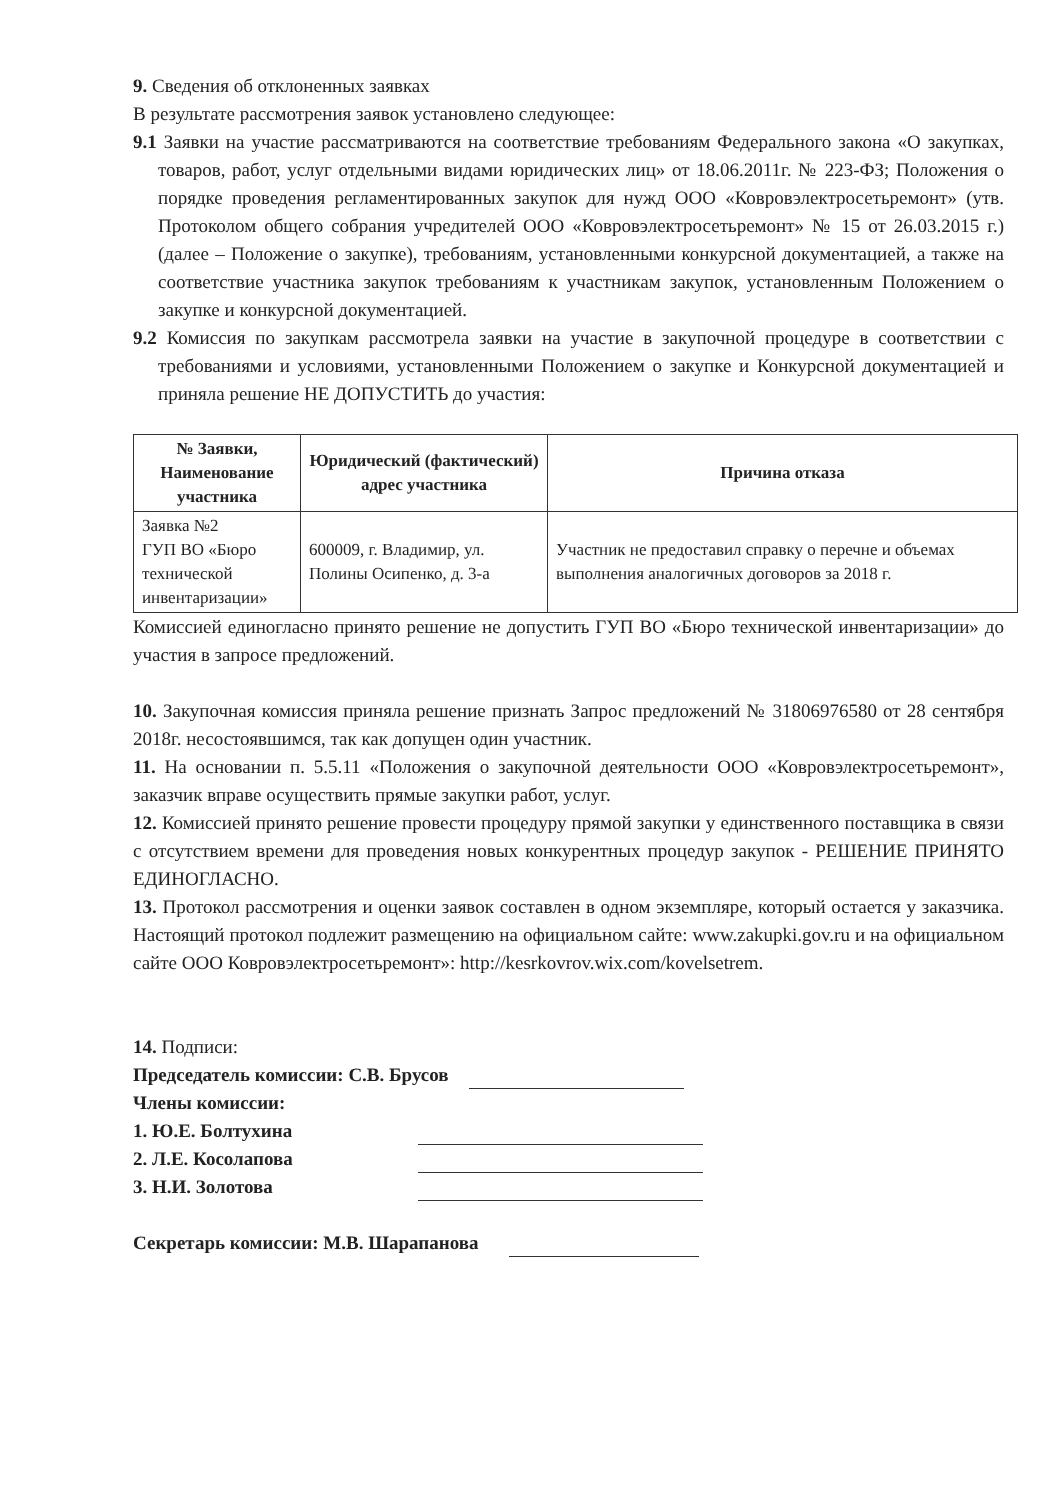9. Сведения об отклоненных заявках
В результате рассмотрения заявок установлено следующее:
9.1 Заявки на участие рассматриваются на соответствие требованиям Федерального закона «О закупках, товаров, работ, услуг отдельными видами юридических лиц» от 18.06.2011г. № 223-ФЗ; Положения о порядке проведения регламентированных закупок для нужд ООО «Ковровэлектросетьремонт» (утв. Протоколом общего собрания учредителей ООО «Ковровэлектросетьремонт» № 15 от 26.03.2015 г.) (далее – Положение о закупке), требованиям, установленными конкурсной документацией, а также на соответствие участника закупок требованиям к участникам закупок, установленным Положением о закупке и конкурсной документацией.
9.2 Комиссия по закупкам рассмотрела заявки на участие в закупочной процедуре в соответствии с требованиями и условиями, установленными Положением о закупке и Конкурсной документацией и приняла решение НЕ ДОПУСТИТЬ до участия:
| № Заявки, Наименование участника | Юридический (фактический) адрес участника | Причина отказа |
| --- | --- | --- |
| Заявка №2 ГУП ВО «Бюро технической инвентаризации» | 600009, г. Владимир, ул. Полины Осипенко, д. 3-а | Участник не предоставил справку о перечне и объемах выполнения аналогичных договоров за 2018 г. |
Комиссией единогласно принято решение не допустить ГУП ВО «Бюро технической инвентаризации» до участия в запросе предложений.
10. Закупочная комиссия приняла решение признать Запрос предложений № 31806976580 от 28 сентября 2018г. несостоявшимся, так как допущен один участник.
11. На основании п. 5.5.11 «Положения о закупочной деятельности ООО «Ковровэлектросетьремонт», заказчик вправе осуществить прямые закупки работ, услуг.
12. Комиссией принято решение провести процедуру прямой закупки у единственного поставщика в связи с отсутствием времени для проведения новых конкурентных процедур закупок - РЕШЕНИЕ ПРИНЯТО ЕДИНОГЛАСНО.
13. Протокол рассмотрения и оценки заявок составлен в одном экземпляре, который остается у заказчика. Настоящий протокол подлежит размещению на официальном сайте: www.zakupki.gov.ru и на официальном сайте ООО Ковровэлектросетьремонт»: http://kesrkovrov.wix.com/kovelsetrem.
14. Подписи:
Председатель комиссии: С.В. Брусов
Члены комиссии:
1. Ю.Е. Болтухина
2. Л.Е. Косолапова
3. Н.И. Золотова
Секретарь комиссии: М.В. Шарапанова